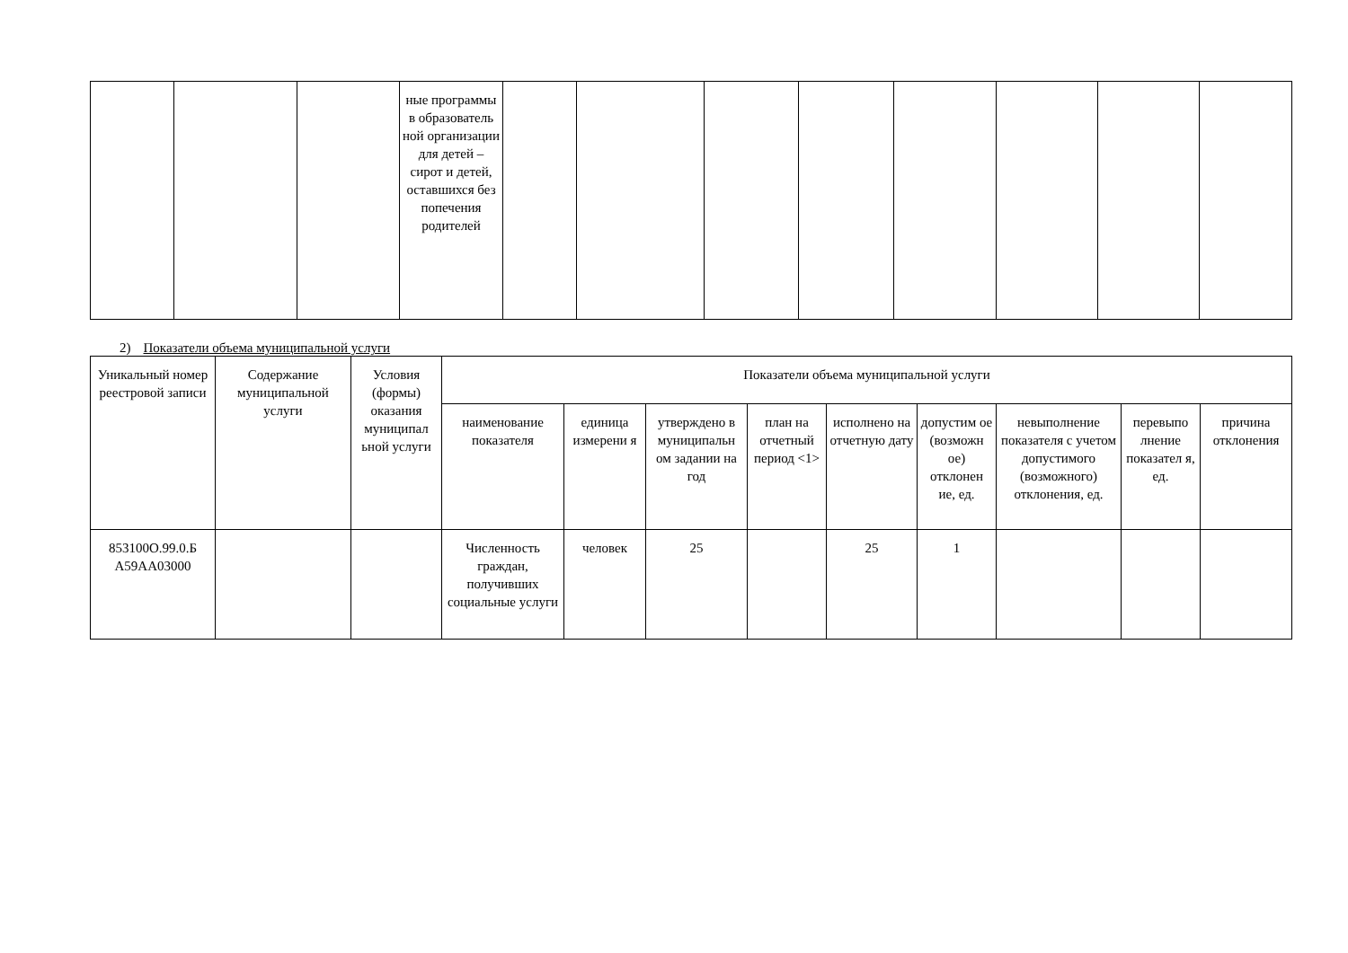| | | | ные программы в образователь ной организации для детей – сирот и детей, оставшихся без попечения родителей | | | | | | | | |
2) Показатели объема муниципальной услуги
| Уникальный номер реестровой записи | Содержание муниципальной услуги | Условия (формы) оказания муниципал ьной услуги | Показатели объема муниципальной услуги | | | | | | | | |
| --- | --- | --- | --- | --- | --- | --- | --- | --- | --- | --- | --- |
| | | | наименование показателя | единица измерени я | утверждено в муниципальн ом задании на год | план на отчетный период <1> | исполнено на отчетную дату | допустим ое (возможн ое) отклонен ие, ед. | невыполнение показателя с учетом допустимого (возможного) отклонения, ед. | перевыпо лнение показател я, ед. | причина отклонения |
| 853100О.99.0.Б А59АА03000 | | | Численность граждан, получивших социальные услуги | человек | 25 | | 25 | 1 | | | |